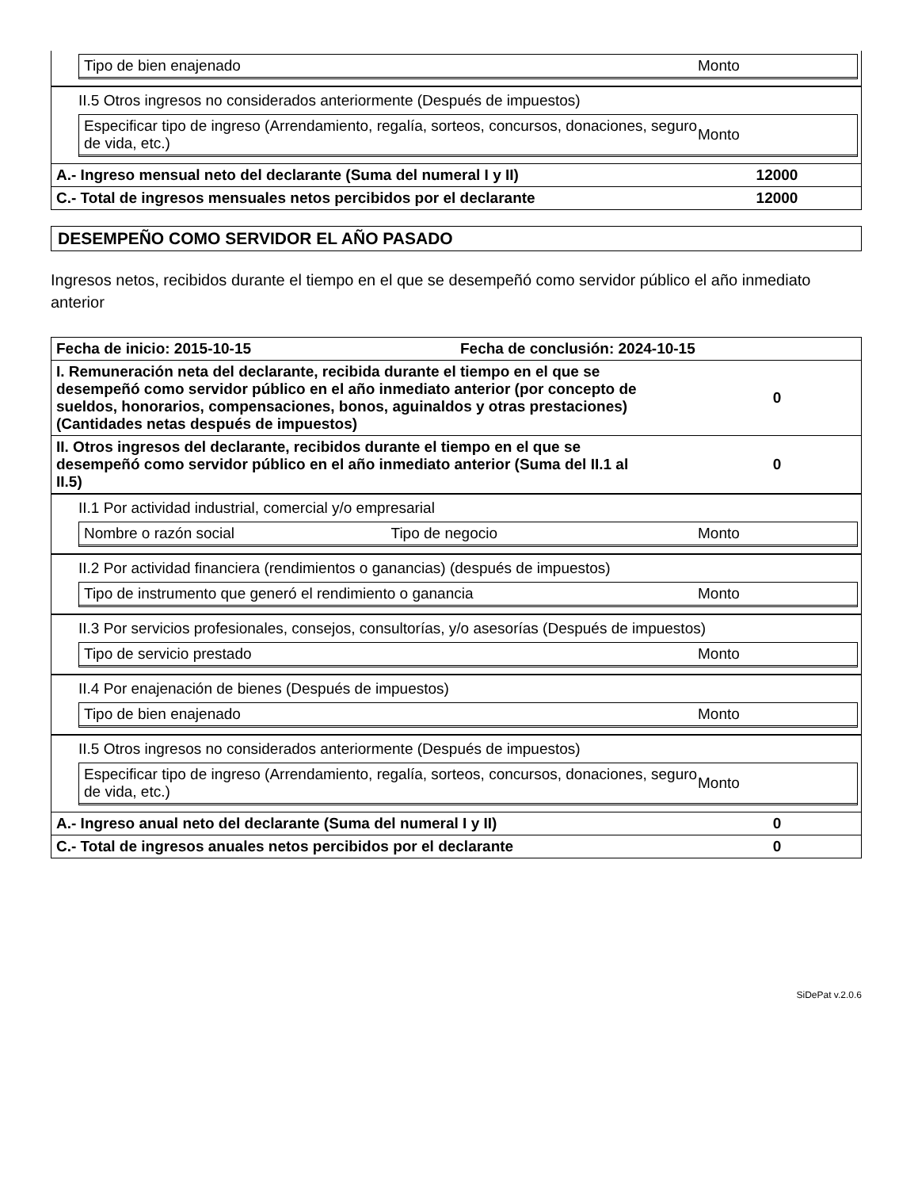Tipo de bien enajenado Monto
II.5 Otros ingresos no considerados anteriormente (Después de impuestos)
Especificar tipo de ingreso (Arrendamiento, regalía, sorteos, concursos, donaciones, seguro de vida, etc.) Monto
A.- Ingreso mensual neto del declarante (Suma del numeral I y II) 12000
C.- Total de ingresos mensuales netos percibidos por el declarante 12000
DESEMPEÑO COMO SERVIDOR EL AÑO PASADO
Ingresos netos, recibidos durante el tiempo en el que se desempeñó como servidor público el año inmediato anterior
Fecha de inicio: 2015-10-15 Fecha de conclusión: 2024-10-15
I. Remuneración neta del declarante, recibida durante el tiempo en el que se desempeñó como servidor público en el año inmediato anterior (por concepto de sueldos, honorarios, compensaciones, bonos, aguinaldos y otras prestaciones) (Cantidades netas después de impuestos) 0
II. Otros ingresos del declarante, recibidos durante el tiempo en el que se desempeñó como servidor público en el año inmediato anterior (Suma del II.1 al II.5) 0
II.1 Por actividad industrial, comercial y/o empresarial
Nombre o razón social Tipo de negocio Monto
II.2 Por actividad financiera (rendimientos o ganancias) (después de impuestos)
Tipo de instrumento que generó el rendimiento o ganancia Monto
II.3 Por servicios profesionales, consejos, consultorías, y/o asesorías (Después de impuestos)
Tipo de servicio prestado Monto
II.4 Por enajenación de bienes (Después de impuestos)
Tipo de bien enajenado Monto
II.5 Otros ingresos no considerados anteriormente (Después de impuestos)
Especificar tipo de ingreso (Arrendamiento, regalía, sorteos, concursos, donaciones, seguro de vida, etc.) Monto
A.- Ingreso anual neto del declarante (Suma del numeral I y II) 0
C.- Total de ingresos anuales netos percibidos por el declarante 0
SiDePat v.2.0.6